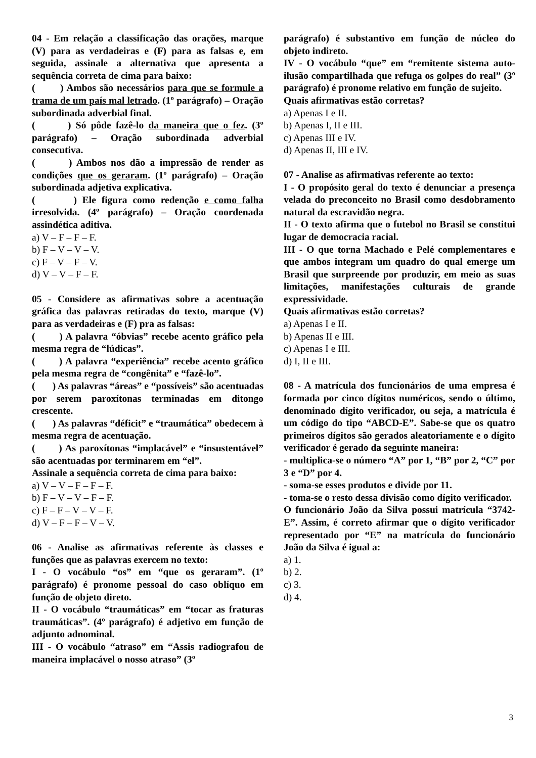04 - Em relação a classificação das orações, marque (V) para as verdadeiras e (F) para as falsas e, em seguida, assinale a alternativa que apresenta a sequência correta de cima para baixo:
( ) Ambos são necessários para que se formule a trama de um país mal letrado. (1º parágrafo) – Oração subordinada adverbial final.
( ) Só pôde fazê-lo da maneira que o fez. (3º parágrafo) – Oração subordinada adverbial consecutiva.
( ) Ambos nos dão a impressão de render as condições que os geraram. (1º parágrafo) – Oração subordinada adjetiva explicativa.
( ) Ele figura como redenção e como falha irresolvida. (4º parágrafo) – Oração coordenada assindética aditiva.
a) V – F – F – F.
b) F – V – V – V.
c) F – V – F – V.
d) V – V – F – F.
05 - Considere as afirmativas sobre a acentuação gráfica das palavras retiradas do texto, marque (V) para as verdadeiras e (F) pra as falsas:
( ) A palavra “óbvias” recebe acento gráfico pela mesma regra de “lúdicas”.
( ) A palavra “experiência” recebe acento gráfico pela mesma regra de “congênita” e “fazê-lo”.
( ) As palavras “áreas” e “possíveis” são acentuadas por serem paroxítonas terminadas em ditongo crescente.
( ) As palavras “déficit” e “traumática” obedecem à mesma regra de acentuação.
( ) As paroxítonas “implacável” e “insustentável” são acentuadas por terminarem em “el”.
Assinale a sequência correta de cima para baixo:
a) V – V – F – F – F.
b) F – V – V – F – F.
c) F – F – V – V – F.
d) V – F – F – V – V.
06 - Analise as afirmativas referente às classes e funções que as palavras exercem no texto:
I - O vocábulo “os” em “que os geraram”. (1º parágrafo) é pronome pessoal do caso oblíquo em função de objeto direto.
II - O vocábulo “traumáticas” em “tocar as fraturas traumáticas”. (4º parágrafo) é adjetivo em função de adjunto adnominal.
III - O vocábulo “atraso” em “Assis radiografou de maneira implacável o nosso atraso” (3º
parágrafo) é substantivo em função de núcleo do objeto indireto.
IV - O vocábulo “que” em “remitente sistema auto-ilusão compartilhada que refuga os golpes do real” (3º parágrafo) é pronome relativo em função de sujeito.
Quais afirmativas estão corretas?
a) Apenas I e II.
b) Apenas I, II e III.
c) Apenas III e IV.
d) Apenas II, III e IV.
07 - Analise as afirmativas referente ao texto:
I - O propósito geral do texto é denunciar a presença velada do preconceito no Brasil como desdobramento natural da escravidão negra.
II - O texto afirma que o futebol no Brasil se constitui lugar de democracia racial.
III - O que torna Machado e Pelé complementares e que ambos integram um quadro do qual emerge um Brasil que surpreende por produzir, em meio as suas limitações, manifestações culturais de grande expressividade.
Quais afirmativas estão corretas?
a) Apenas I e II.
b) Apenas II e III.
c) Apenas I e III.
d) I, II e III.
08 - A matrícula dos funcionários de uma empresa é formada por cinco dígitos numéricos, sendo o último, denominado dígito verificador, ou seja, a matrícula é um código do tipo “ABCD-E”. Sabe-se que os quatro primeiros dígitos são gerados aleatoriamente e o dígito verificador é gerado da seguinte maneira:
- multiplica-se o número “A” por 1, “B” por 2, “C” por 3 e “D” por 4.
- soma-se esses produtos e divide por 11.
- toma-se o resto dessa divisão como dígito verificador.
O funcionário João da Silva possui matrícula “3742-E”. Assim, é correto afirmar que o dígito verificador representado por “E” na matrícula do funcionário João da Silva é igual a:
a) 1.
b) 2.
c) 3.
d) 4.
3